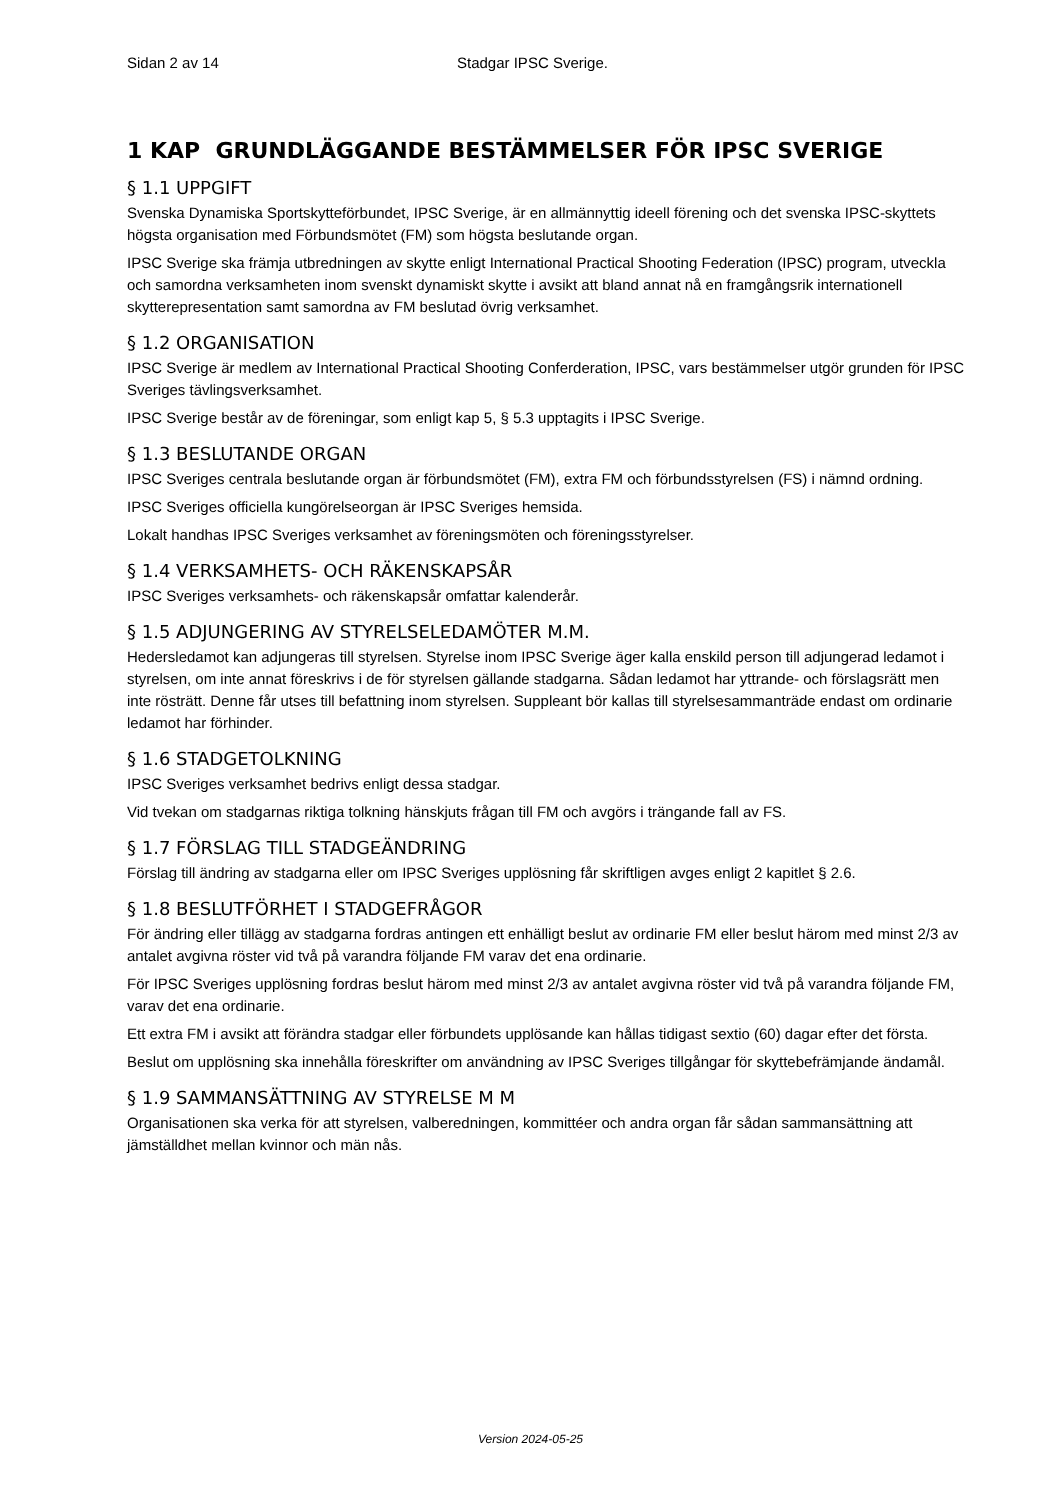Sidan 2 av 14 Stadgar IPSC Sverige.
1 KAP GRUNDLÄGGANDE BESTÄMMELSER FÖR IPSC SVERIGE
§ 1.1 UPPGIFT
Svenska Dynamiska Sportskytteförbundet, IPSC Sverige, är en allmännyttig ideell förening och det svenska IPSC-skyttets högsta organisation med Förbundsmötet (FM) som högsta beslutande organ.
IPSC Sverige ska främja utbredningen av skytte enligt International Practical Shooting Federation (IPSC) program, utveckla och samordna verksamheten inom svenskt dynamiskt skytte i avsikt att bland annat nå en framgångsrik internationell skytterepresentation samt samordna av FM beslutad övrig verksamhet.
§ 1.2 ORGANISATION
IPSC Sverige är medlem av International Practical Shooting Conferderation, IPSC, vars bestämmelser utgör grunden för IPSC Sveriges tävlingsverksamhet.
IPSC Sverige består av de föreningar, som enligt kap 5, § 5.3 upptagits i IPSC Sverige.
§ 1.3 BESLUTANDE ORGAN
IPSC Sveriges centrala beslutande organ är förbundsmötet (FM), extra FM och förbundsstyrelsen (FS) i nämnd ordning.
IPSC Sveriges officiella kungörelseorgan är IPSC Sveriges hemsida.
Lokalt handhas IPSC Sveriges verksamhet av föreningsmöten och föreningsstyrelser.
§ 1.4 VERKSAMHETS- OCH RÄKENSKAPSÅR
IPSC Sveriges verksamhets- och räkenskapsår omfattar kalenderår.
§ 1.5 ADJUNGERING AV STYRELSELEDAMÖTER M.M.
Hedersledamot kan adjungeras till styrelsen. Styrelse inom IPSC Sverige äger kalla enskild person till adjungerad ledamot i styrelsen, om inte annat föreskrivs i de för styrelsen gällande stadgarna. Sådan ledamot har yttrande- och förslagsrätt men inte rösträtt. Denne får utses till befattning inom styrelsen. Suppleant bör kallas till styrelsesammanträde endast om ordinarie ledamot har förhinder.
§ 1.6 STADGETOLKNING
IPSC Sveriges verksamhet bedrivs enligt dessa stadgar.
Vid tvekan om stadgarnas riktiga tolkning hänskjuts frågan till FM och avgörs i trängande fall av FS.
§ 1.7 FÖRSLAG TILL STADGEÄNDRING
Förslag till ändring av stadgarna eller om IPSC Sveriges upplösning får skriftligen avges enligt 2 kapitlet § 2.6.
§ 1.8 BESLUTFÖRHET I STADGEFRÅGOR
För ändring eller tillägg av stadgarna fordras antingen ett enhälligt beslut av ordinarie FM eller beslut härom med minst 2/3 av antalet avgivna röster vid två på varandra följande FM varav det ena ordinarie.
För IPSC Sveriges upplösning fordras beslut härom med minst 2/3 av antalet avgivna röster vid två på varandra följande FM, varav det ena ordinarie.
Ett extra FM i avsikt att förändra stadgar eller förbundets upplösande kan hållas tidigast sextio (60) dagar efter det första.
Beslut om upplösning ska innehålla föreskrifter om användning av IPSC Sveriges tillgångar för skyttebefrämjande ändamål.
§ 1.9 SAMMANSÄTTNING AV STYRELSE M M
Organisationen ska verka för att styrelsen, valberedningen, kommittéer och andra organ får sådan sammansättning att jämställdhet mellan kvinnor och män nås.
Version 2024-05-25